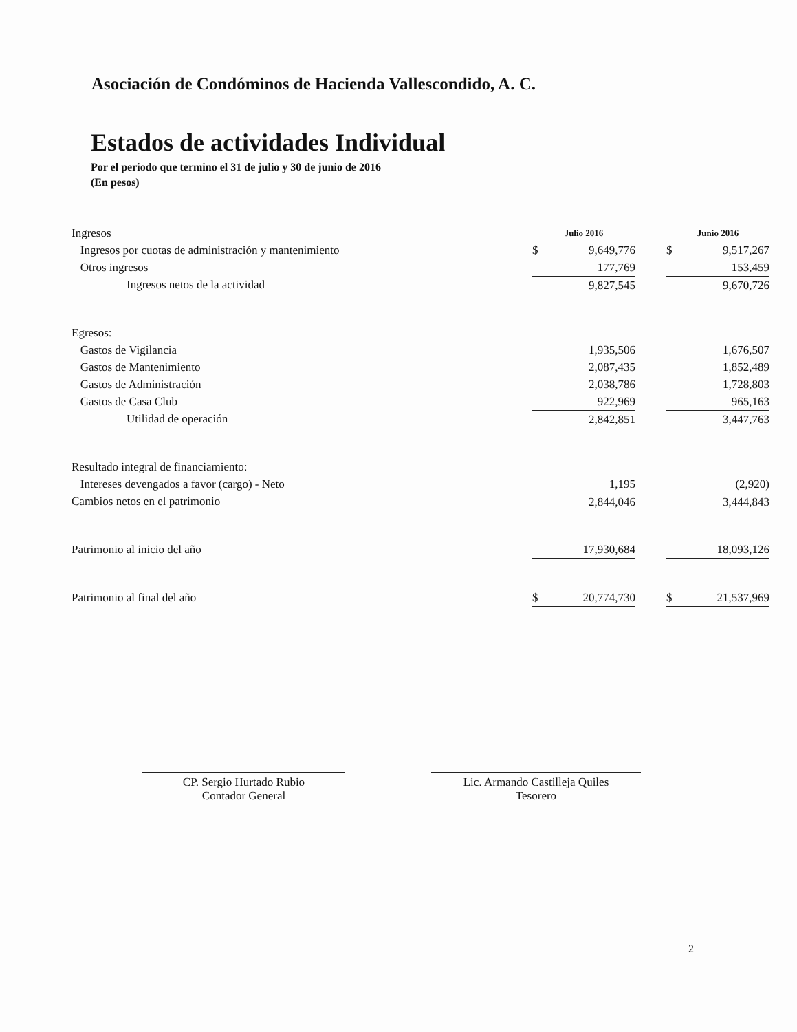Asociación de Condóminos de Hacienda Vallescondido, A. C.
Estados de actividades Individual
Por el periodo que termino el 31 de julio y 30 de junio de 2016
(En pesos)
| Ingresos | Julio 2016 | | | Junio 2016 | |
| Ingresos por cuotas de administración y mantenimiento | $ | 9,649,776 | | $ | 9,517,267 |
| Otros ingresos | | 177,769 | | | 153,459 |
| Ingresos netos de la actividad | | 9,827,545 | | | 9,670,726 |
| Egresos: | | | | | |
| Gastos de Vigilancia | | 1,935,506 | | | 1,676,507 |
| Gastos de Mantenimiento | | 2,087,435 | | | 1,852,489 |
| Gastos de Administración | | 2,038,786 | | | 1,728,803 |
| Gastos de Casa Club | | 922,969 | | | 965,163 |
| Utilidad de operación | | 2,842,851 | | | 3,447,763 |
| Resultado integral de financiamiento: | | | | | |
| Intereses devengados a favor (cargo) - Neto | | 1,195 | | | (2,920) |
| Cambios netos en el patrimonio | | 2,844,046 | | | 3,444,843 |
| Patrimonio al inicio del año | | 17,930,684 | | | 18,093,126 |
| Patrimonio al final del año | $ | 20,774,730 | | $ | 21,537,969 |
CP. Sergio Hurtado Rubio
Contador General
Lic. Armando Castilleja Quiles
Tesorero
2